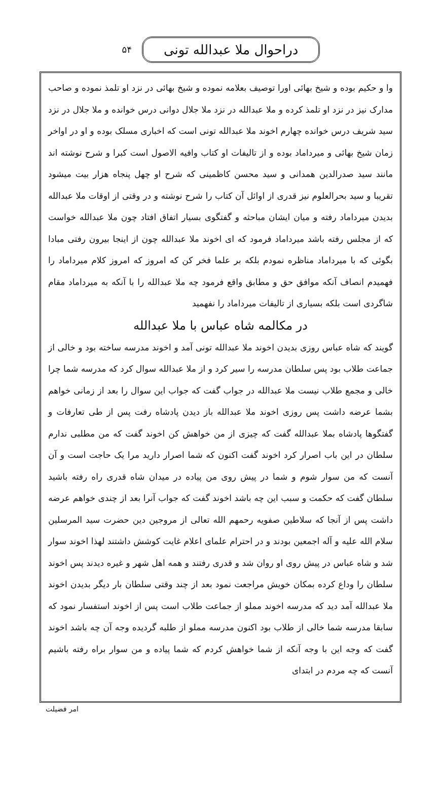دراحوال ملا عبدالله تونی ۵۴
وا و حکیم بوده و شیخ بهائی اورا توصیف بعلامه نموده و شیخ بهائی در نزد او تلمذ نموده و صاحب مدارک نیز در نزد او تلمذ کرده و ملا عبدالله در نزد ملا جلال دوانی درس خوانده و ملا جلال در نزد سید شریف درس خوانده چهارم اخوند ملا عبدالله تونی است که اخباری مسلک بوده و او در اواخر زمان شیخ بهائی و میرداماد بوده و از تالیفات او کتاب وافیه الاصول است کبرا و شرح نوشته اند مانند سید صدرالدین همدانی و سید محسن کاظمینی که شرح او چهل پنجاه هزار بیت میشود تقریبا و سید بحرالعلوم نیز قدری از اوائل آن کتاب را شرح نوشته و در وقتی از اوقات ملا عبدالله بدیدن میرداماد رفته و میان ایشان مباحثه و گفتگوی بسیار اتفاق افتاد چون ملا عبدالله خواست که از مجلس رفته باشد میرداماد فرمود که ای اخوند ملا عبدالله چون از اینجا بیرون رفتی مبادا بگوئی که با میرداماد مناظره نمودم بلکه بر علما فخر کن که امروز که امروز کلام میرداماد را فهمیدم انصاف آنکه موافق حق و مطابق واقع فرمود چه ملا عبدالله را با آنکه به میرداماد مقام شاگردی است بلکه بسیاری از تالیفات میرداماد را نفهمید
در مکالمه شاه عباس با ملا عبدالله
گویند که شاه عباس روزی بدیدن اخوند ملا عبدالله تونی آمد و اخوند مدرسه ساخته بود و خالی از جماعت طلاب بود پس سلطان مدرسه را سیر کرد و از ملا عبدالله سوال کرد که مدرسه شما چرا خالی و مجمع طلاب نیست ملا عبدالله در جواب گفت که جواب این سوال را بعد از زمانی خواهم بشما عرضه داشت پس روزی اخوند ملا عبدالله باز دیدن پادشاه رفت پس از طی تعارفات و گفتگوها پادشاه بملا عبدالله گفت که چیزی از من خواهش کن اخوند گفت که من مطلبی ندارم سلطان در این باب اصرار کرد اخوند گفت اکنون که شما اصرار دارید مرا یک حاجت است و آن آنست که من سوار شوم و شما در پیش روی من پیاده در میدان شاه قدری راه رفته باشید سلطان گفت که حکمت و سبب این چه باشد اخوند گفت که جواب آنرا بعد از چندی خواهم عرضه داشت پس از آنجا که سلاطین صفویه رحمهم الله تعالی از مروجین دین حضرت سید المرسلین سلام الله علیه و آله اجمعین بودند و در احترام علمای اعلام غایت کوشش داشتند لهذا اخوند سوار شد و شاه عباس در پیش روی او روان شد و قدری رفتند و همه اهل شهر و غیره دیدند پس اخوند سلطان را وداع کرده بمکان خویش مراجعت نمود بعد از چند وقتی سلطان بار دیگر بدیدن اخوند ملا عبدالله آمد دید که مدرسه اخوند مملو از جماعت طلاب است پس از اخوند استفسار نمود که سابقا مدرسه شما خالی از طلاب بود اکنون مدرسه مملو از طلبه گردیده وجه آن چه باشد اخوند گفت که وجه این با وجه آنکه از شما خواهش کردم که شما پیاده و من سوار براه رفته باشیم آنست که چه مردم در ابتدای
امر فضیلت